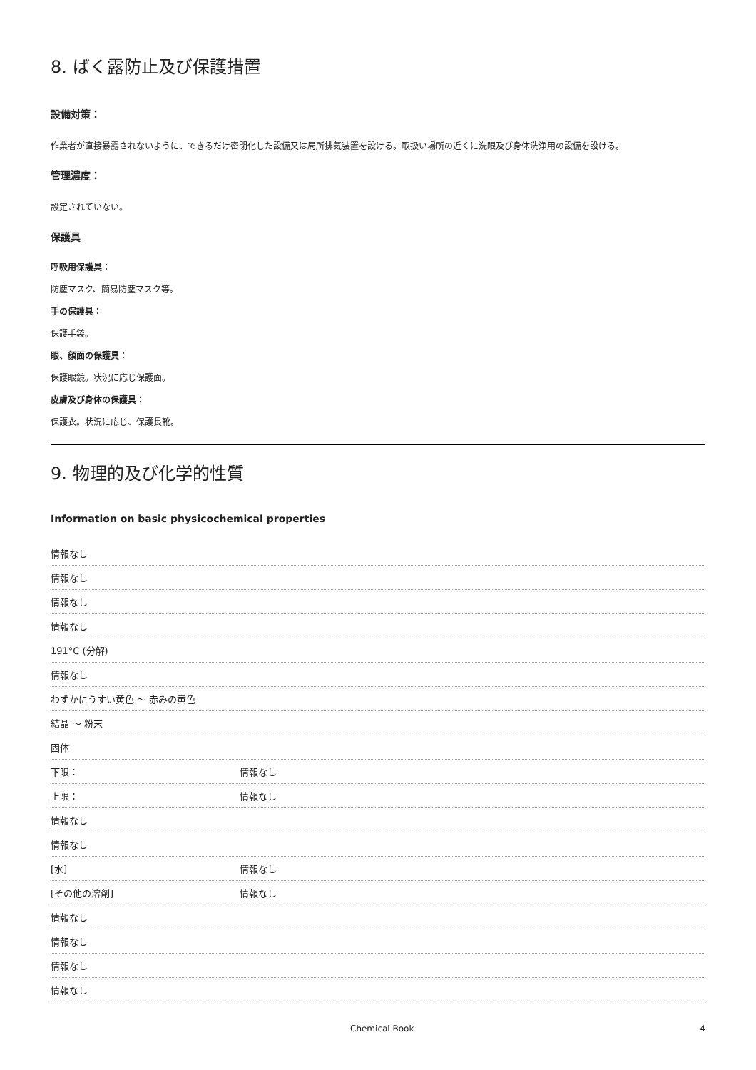8. ばく露防止及び保護措置
設備対策：
作業者が直接暴露されないように、できるだけ密閉化した設備又は局所排気装置を設ける。取扱い場所の近くに洗眼及び身体洗浄用の設備を設ける。
管理濃度：
設定されていない。
保護具
呼吸用保護具：
防塵マスク、簡易防塵マスク等。
手の保護具：
保護手袋。
眼、顔面の保護具：
保護眼鏡。状況に応じ保護面。
皮膚及び身体の保護具：
保護衣。状況に応じ、保護長靴。
9. 物理的及び化学的性質
Information on basic physicochemical properties
| 情報なし | |
| 情報なし | |
| 情報なし | |
| 情報なし | |
| 191°C (分解) | |
| 情報なし | |
| わずかにうすい黄色 ～ 赤みの黄色 | |
| 結晶 ～ 粉末 | |
| 固体 | |
| 下限： | 情報なし |
| 上限： | 情報なし |
| 情報なし | |
| 情報なし | |
| [水] | 情報なし |
| [その他の溶剤] | 情報なし |
| 情報なし | |
| 情報なし | |
| 情報なし | |
| 情報なし | |
Chemical Book 4